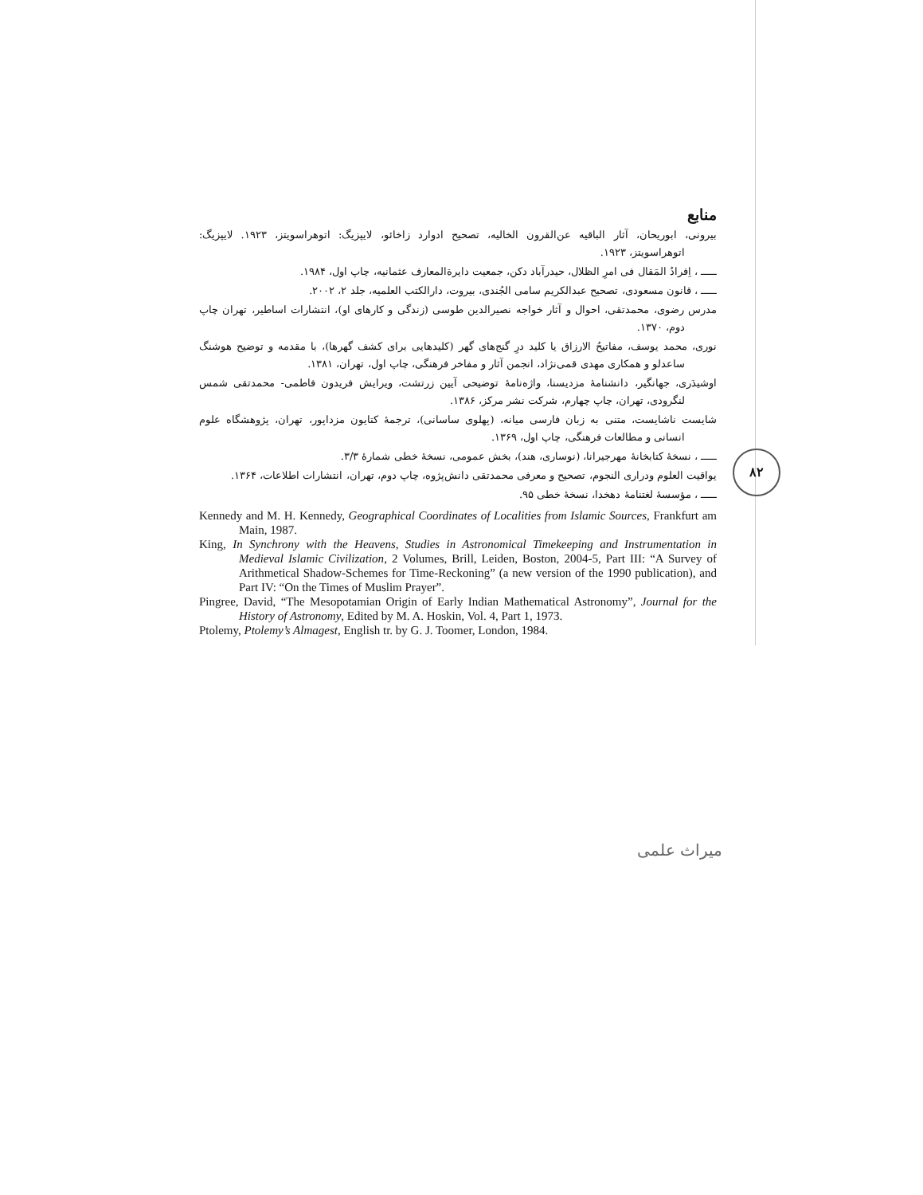منابع
بیرونی، ابوریحان، آثار الباقیه عن‌القرون الخالیه، تصحیح ادوارد زاخائو، لایپزیگ: اتوهراسویتز، ۱۹۲۳. لایپزیگ: اتوهراسویتز، ۱۹۲۳.
ـــــ ، اِفرادُ المَقال فی امرِ الظلال، حیدرآباد دکن، جمعیت دایرةالمعارف عثمانیه، چاپ اول، ۱۹۸۴.
ـــــ ، قانون مسعودی، تصحیح عبدالکریم سامی الجُندی، بیروت، دارالکتب العلمیه، جلد ۲، ۲۰۰۲.
مدرس رضوی، محمدتقی، احوال و آثار خواجه نصیرالدین طوسی (زندگی و کارهای او)، انتشارات اساطیر، تهران چاپ دوم، ۱۳۷۰.
نوری، محمد یوسف، مفاتیحُ الارزاق یا کلید درِ گنج‌های گهر (کلیدهایی برای کشف گهرها)، با مقدمه و توضیح هوشنگ ساعدلو و همکاری مهدی قمی‌نژاد، انجمن آثار و مفاخر فرهنگی، چاپ اول، تهران، ۱۳۸۱.
اوشیدَری، جهانگیر، دانشنامهٔ مزدیسنا، واژه‌نامهٔ توضیحی آیین زرتشت، ویرایش فریدون فاطمی- محمدتقی شمس لنگرودی، تهران، چاپ چهارم، شرکت نشر مرکز، ۱۳۸۶.
شایست ناشایست، متنی به زبان فارسی میانه، (پهلوی ساسانی)، ترجمهٔ کتایون مزداپور، تهران، پژوهشگاه علوم انسانی و مطالعات فرهنگی، چاپ اول، ۱۳۶۹.
ـــــ ، نسخهٔ کتابخانهٔ مهرجیرانا، (نوساری، هند)، بخش عمومی، نسخهٔ خطی شمارهٔ ۳/۳.
یواقیت العلوم ودراری النجوم، تصحیح و معرفی محمدتقی دانش‌پژوه، چاپ دوم، تهران، انتشارات اطلاعات، ۱۳۶۴.
ـــــ ، مؤسسهٔ لغتنامهٔ دهخدا، نسخهٔ خطی ۹۵.
Kennedy and M. H. Kennedy, Geographical Coordinates of Localities from Islamic Sources, Frankfurt am Main, 1987.
King, In Synchrony with the Heavens, Studies in Astronomical Timekeeping and Instrumentation in Medieval Islamic Civilization, 2 Volumes, Brill, Leiden, Boston, 2004-5, Part III: “A Survey of Arithmetical Shadow-Schemes for Time-Reckoning” (a new version of the 1990 publication), and Part IV: “On the Times of Muslim Prayer”.
Pingree, David, “The Mesopotamian Origin of Early Indian Mathematical Astronomy”, Journal for the History of Astronomy, Edited by M. A. Hoskin, Vol. 4, Part 1, 1973.
Ptolemy, Ptolemy’s Almagest, English tr. by G. J. Toomer, London, 1984.
۸۲
میراث علمی